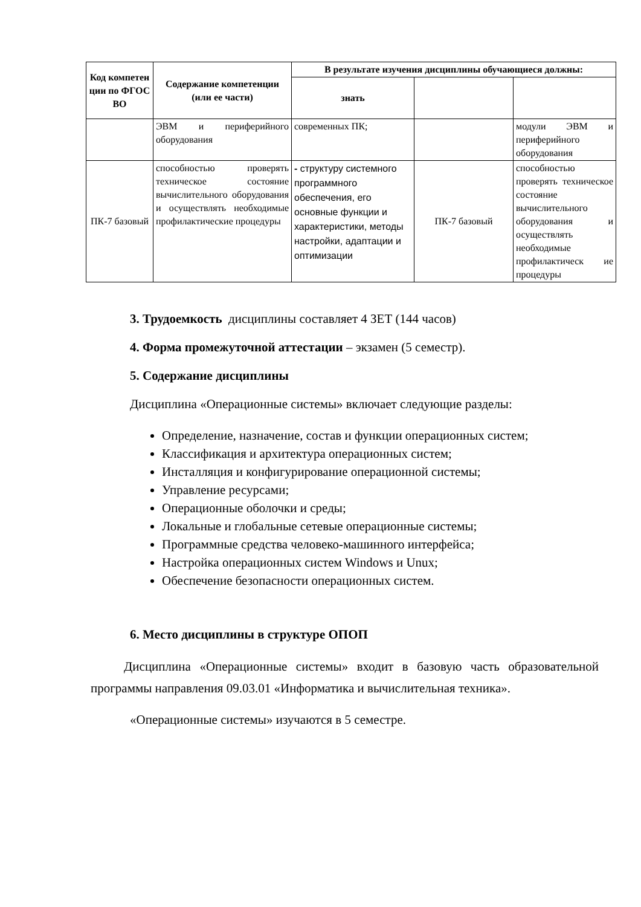| Код компетен ции по ФГОС ВО | Содержание компетенции (или ее части) | В результате изучения дисциплины обучающиеся должны: | | |
| --- | --- | --- | --- | --- |
| | | знать | | |
| | ЭВМ и периферийного оборудования | современных ПК; | | модули ЭВМ и периферийного оборудования |
| ПК-7 базовый | способностью проверять техническое состояние вычислительного оборудования и осуществлять необходимые профилактические процедуры | - структуру системного программного обеспечения, его основные функции и характеристики, методы настройки, адаптации и оптимизации | ПК-7 базовый | способностью проверять техническое состояние вычислительного оборудования и осуществлять необходимые профилактическ ие процедуры |
3. Трудоемкость дисциплины составляет 4 ЗЕТ (144 часов)
4. Форма промежуточной аттестации – экзамен (5 семестр).
5. Содержание дисциплины
Дисциплина «Операционные системы» включает следующие разделы:
Определение, назначение, состав и функции операционных систем;
Классификация и архитектура операционных систем;
Инсталляция и конфигурирование операционной системы;
Управление ресурсами;
Операционные оболочки и среды;
Локальные и глобальные сетевые операционные системы;
Программные средства человеко-машинного интерфейса;
Настройка операционных систем Windows и Unux;
Обеспечение безопасности операционных систем.
6. Место дисциплины в структуре ОПОП
Дисциплина «Операционные системы» входит в базовую часть образовательной программы направления 09.03.01 «Информатика и вычислительная техника».
«Операционные системы» изучаются в 5 семестре.